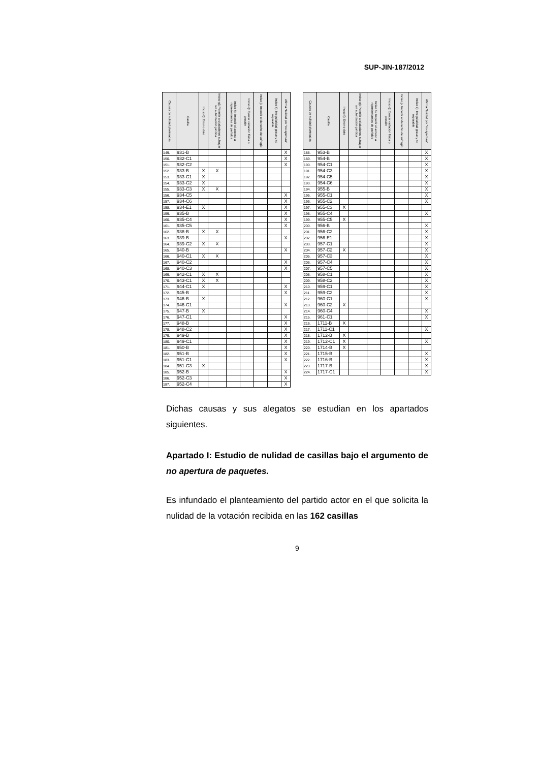SUP-JIN-187/2012
| Causas de nulidad planteadas | Casilla | Inciso f): Error o dolo | Inciso g): Permitir a ciudadanos sufragar sin autorización jurídica | Inciso h): Impedir el acceso a representantes de partidos | Inciso i): Ejercer violación física o presión | Inciso j): Impedir el derecho de sufragio | Inciso k): Irregularidad grave y no reparable | Afirma Nulidad por " no apertura " |
| --- | --- | --- | --- | --- | --- | --- | --- | --- |
| 149. | 931-B | | | | | | | X |
| 150. | 932-C1 | | | | | | | X |
| 151. | 932-C2 | | | | | | | X |
| 152. | 933-B | X | X | | | | | |
| 153. | 933-C1 | X | | | | | | |
| 154. | 933-C2 | X | | | | | | |
| 155. | 933-C3 | X | X | | | | | |
| 156. | 934-C5 | | | | | | | X |
| 157. | 934-C6 | | | | | | | X |
| 158. | 934-E1 | X | | | | | | X |
| 159. | 935-B | | | | | | | X |
| 160. | 935-C4 | | | | | | | X |
| 161. | 935-C5 | | | | | | | X |
| 162. | 938-B | X | X | | | | | |
| 163. | 939-B | | | | | | | X |
| 164. | 939-C2 | X | X | | | | | |
| 165. | 940-B | | | | | | | X |
| 166. | 940-C1 | X | X | | | | | |
| 167. | 940-C2 | | | | | | | X |
| 168. | 940-C3 | | | | | | | X |
| 169. | 942-C1 | X | X | | | | | |
| 170. | 943-C1 | X | X | | | | | |
| 171. | 944-C1 | X | | | | | | X |
| 172. | 945-B | | | | | | | X |
| 173. | 946-B | X | | | | | | |
| 174. | 946-C1 | | | | | | | X |
| 175. | 947-B | X | | | | | | |
| 176. | 947-C1 | | | | | | | X |
| 177. | 948-B | | | | | | | X |
| 178. | 948-C2 | | | | | | | X |
| 179. | 949-B | | | | | | | X |
| 180. | 949-C1 | | | | | | | X |
| 181. | 950-B | | | | | | | X |
| 182. | 951-B | | | | | | | X |
| 183. | 951-C1 | | | | | | | X |
| 184. | 951-C3 | X | | | | | | |
| 185. | 952-B | | | | | | | X |
| 186. | 952-C3 | | | | | | | X |
| 187. | 952-C4 | | | | | | | X |
| Causas de nulidad planteadas | Casilla | Inciso f): Error o dolo | Inciso g): Permitir a ciudadanos sufragar sin autorización jurídica | Inciso h): Impedir el acceso a representantes de partidos | Inciso i): Ejercer violación física o presión | Inciso j): Impedir el derecho de sufragio | Inciso k): Irregularidad grave y no reparable | Afirma Nulidad por " no apertura " |
| --- | --- | --- | --- | --- | --- | --- | --- | --- |
| 188. | 953-B | | | | | | | X |
| 189. | 954-B | | | | | | | X |
| 190. | 954-C1 | | | | | | | X |
| 191. | 954-C3 | | | | | | | X |
| 192. | 954-C5 | | | | | | | X |
| 193. | 954-C6 | | | | | | | X |
| 194. | 955-B | | | | | | | X |
| 195. | 955-C1 | | | | | | | X |
| 196. | 955-C2 | | | | | | | X |
| 197. | 955-C3 | X | | | | | | |
| 198. | 955-C4 | | | | | | | X |
| 199. | 955-C5 | X | | | | | | |
| 200. | 956-B | | | | | | | X |
| 201. | 956-C2 | | | | | | | X |
| 202. | 956-E1 | | | | | | | X |
| 203. | 957-C1 | | | | | | | X |
| 204. | 957-C2 | X | | | | | | X |
| 205. | 957-C3 | | | | | | | X |
| 206. | 957-C4 | | | | | | | X |
| 207. | 957-C5 | | | | | | | X |
| 208. | 958-C1 | | | | | | | X |
| 209. | 958-C2 | | | | | | | X |
| 210. | 959-C1 | | | | | | | X |
| 211. | 959-C2 | | | | | | | X |
| 212. | 960-C1 | | | | | | | X |
| 213. | 960-C2 | X | | | | | | |
| 214. | 960-C4 | | | | | | | X |
| 215. | 961-C1 | | | | | | | X |
| 216. | 1711-B | X | | | | | | |
| 217. | 1711-C1 | | | | | | | X |
| 218. | 1712-B | X | | | | | | |
| 219. | 1712-C1 | X | | | | | | X |
| 220. | 1714-B | X | | | | | | |
| 221. | 1715-B | | | | | | | X |
| 222. | 1716-B | | | | | | | X |
| 223. | 1717-B | | | | | | | X |
| 224. | 1717-C1 | | | | | | | X |
Dichas causas y sus alegatos se estudian en los apartados siguientes.
Apartado I: Estudio de nulidad de casillas bajo el argumento de no apertura de paquetes.
Es infundado el planteamiento del partido actor en el que solicita la nulidad de la votación recibida en las 162 casillas
9